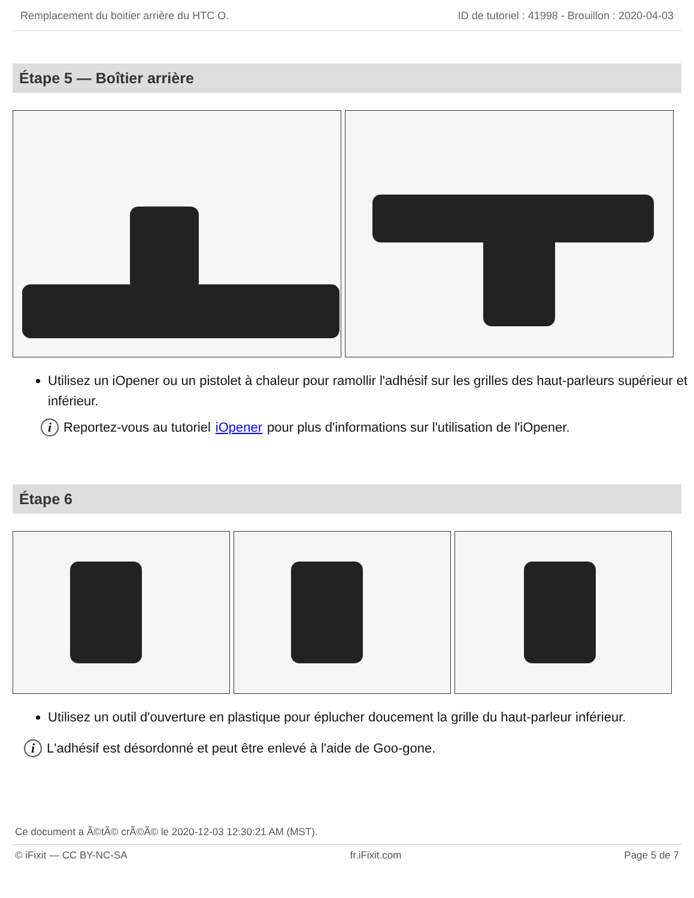Remplacement du boitier arrière du HTC O. ID de tutoriel : 41998 - Brouillon : 2020-04-03
Étape 5 — Boîtier arrière
Utilisez un iOpener ou un pistolet à chaleur pour ramollir l'adhésif sur les grilles des haut-parleurs supérieur et inférieur.
i Reportez-vous au tutoriel iOpener pour plus d'informations sur l'utilisation de l'iOpener.
Étape 6
Utilisez un outil d'ouverture en plastique pour éplucher doucement la grille du haut-parleur inférieur.
i L'adhésif est désordonné et peut être enlevé à l'aide de Goo-gone.
Ce document a Ã©tÃ© crÃ©Ã© le 2020-12-03 12:30:21 AM (MST).
© iFixit — CC BY-NC-SA fr.iFixit.com Page 5 de 7